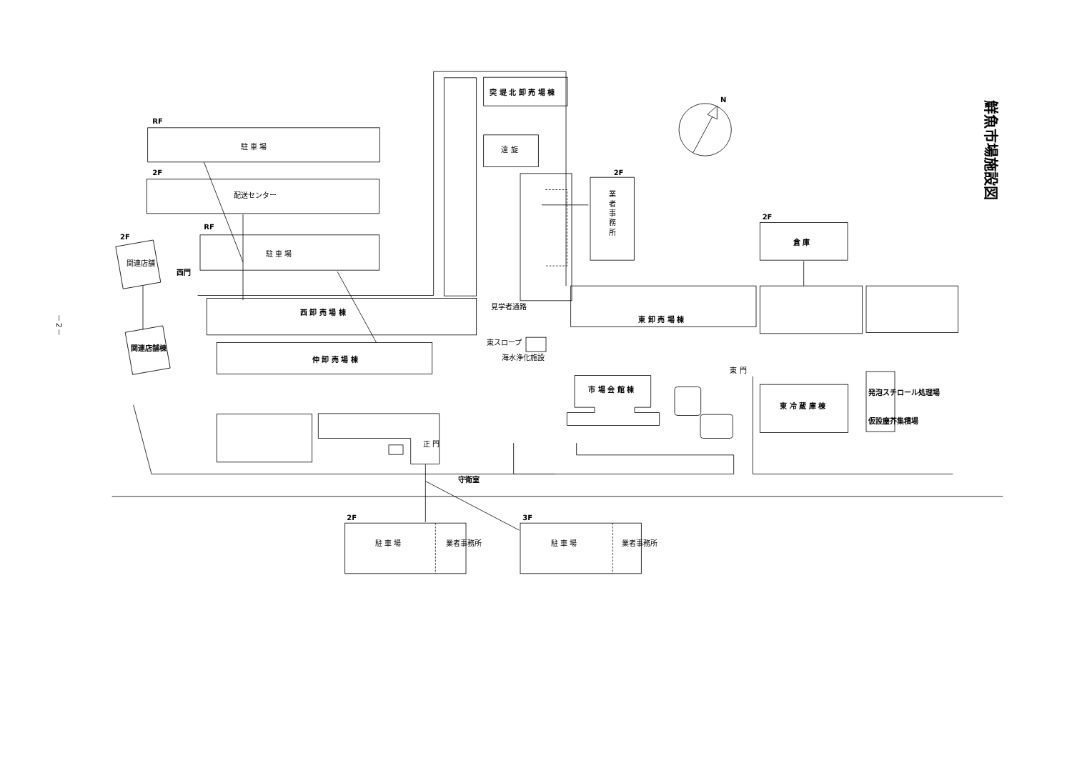鮮魚市場施設図
N
－２－
RF
駐 車 場
2F
配送センター
RF
駐 車 場
2F
関連店舗
西門
突 堤 北 卸 売 場 棟
遠 旋
2F
業
者
事
務
所
2F
倉 庫
西 卸 売 場 棟
見学者通路
東 卸 売 場 棟
仲 卸 売 場 棟
関連店舗棟
東スロープ
海水浄化施設
東 門
市 場 会 館 棟
東 冷 蔵 庫 棟
発泡スチロール処理場
仮設塵芥集積場
正 門
守衛室
2F
駐 車 場
業者事務所
3F
駐 車 場
業者事務所